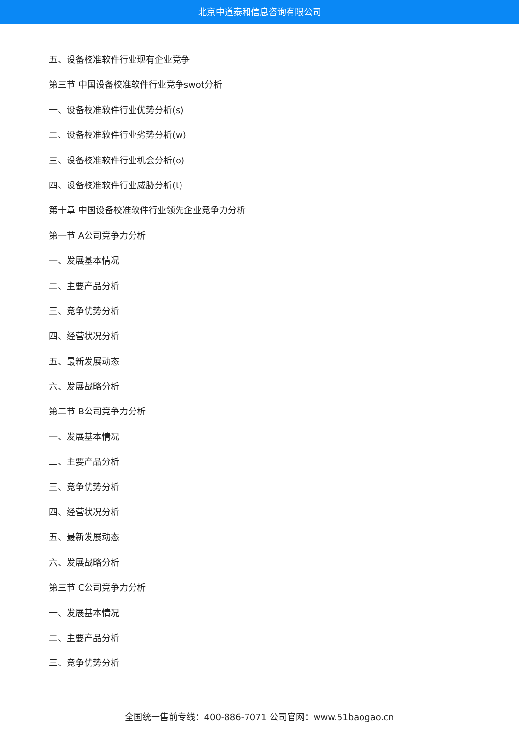北京中道泰和信息咨询有限公司
五、设备校准软件行业现有企业竞争
第三节 中国设备校准软件行业竞争swot分析
一、设备校准软件行业优势分析(s)
二、设备校准软件行业劣势分析(w)
三、设备校准软件行业机会分析(o)
四、设备校准软件行业威胁分析(t)
第十章 中国设备校准软件行业领先企业竞争力分析
第一节 A公司竞争力分析
一、发展基本情况
二、主要产品分析
三、竞争优势分析
四、经营状况分析
五、最新发展动态
六、发展战略分析
第二节 B公司竞争力分析
一、发展基本情况
二、主要产品分析
三、竞争优势分析
四、经营状况分析
五、最新发展动态
六、发展战略分析
第三节 C公司竞争力分析
一、发展基本情况
二、主要产品分析
三、竞争优势分析
全国统一售前专线：400-886-7071 公司官网：www.51baogao.cn